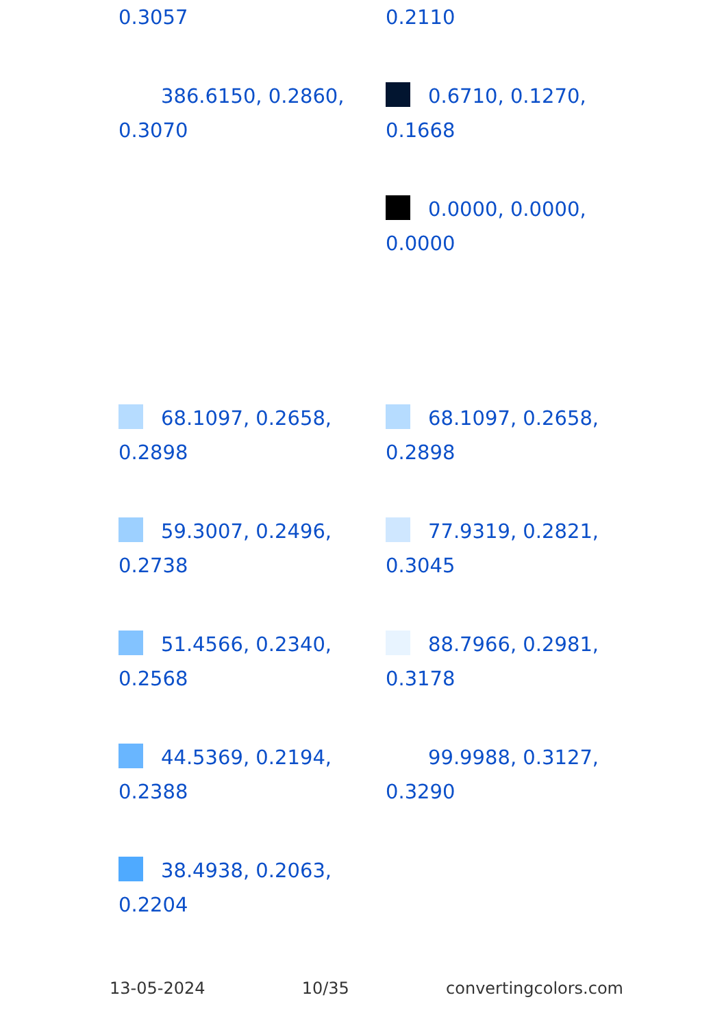0.3057 0.2110
386.6150, 0.2860, 0.3070
0.6710, 0.1270, 0.1668
0.0000, 0.0000, 0.0000
68.1097, 0.2658, 0.2898
68.1097, 0.2658, 0.2898
59.3007, 0.2496, 0.2738
77.9319, 0.2821, 0.3045
51.4566, 0.2340, 0.2568
88.7966, 0.2981, 0.3178
44.5369, 0.2194, 0.2388
99.9988, 0.3127, 0.3290
38.4938, 0.2063, 0.2204
13-05-2024 10/35 convertingcolors.com